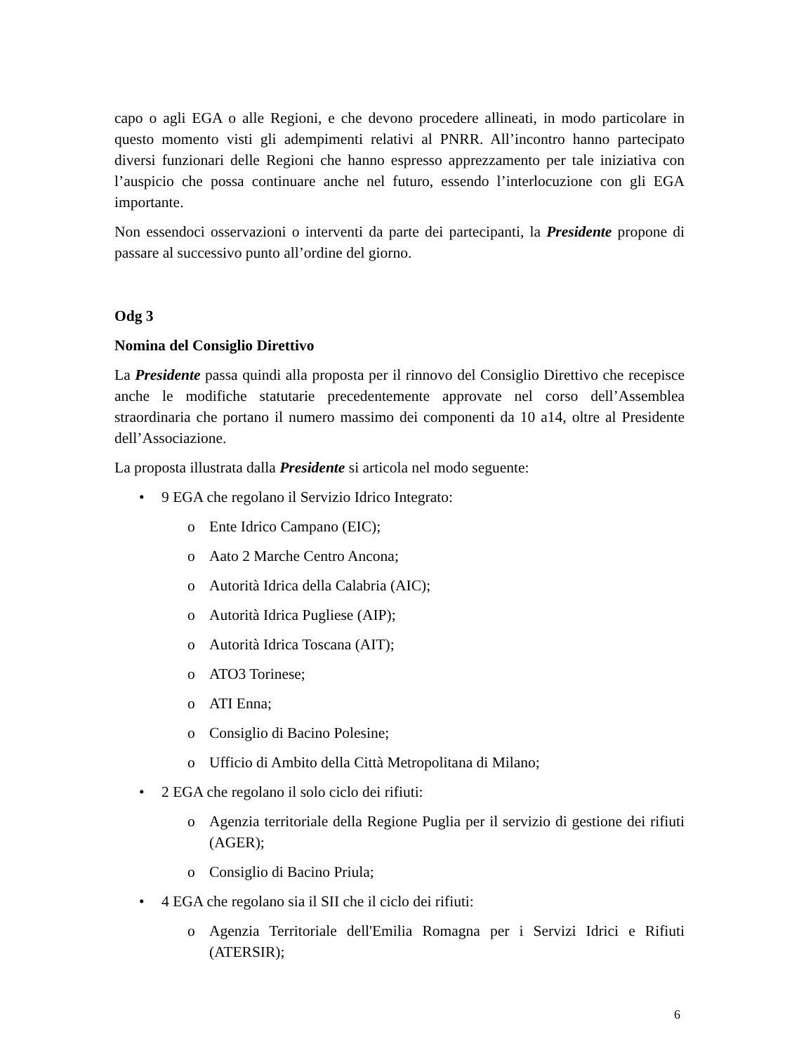capo o agli EGA o alle Regioni, e che devono procedere allineati, in modo particolare in questo momento visti gli adempimenti relativi al PNRR. All’incontro hanno partecipato diversi funzionari delle Regioni che hanno espresso apprezzamento per tale iniziativa con l’auspicio che possa continuare anche nel futuro, essendo l’interlocuzione con gli EGA importante.
Non essendoci osservazioni o interventi da parte dei partecipanti, la Presidente propone di passare al successivo punto all’ordine del giorno.
Odg 3
Nomina del Consiglio Direttivo
La Presidente passa quindi alla proposta per il rinnovo del Consiglio Direttivo che recepisce anche le modifiche statutarie precedentemente approvate nel corso dell’Assemblea straordinaria che portano il numero massimo dei componenti da 10 a14, oltre al Presidente dell’Associazione.
La proposta illustrata dalla Presidente si articola nel modo seguente:
• 9 EGA che regolano il Servizio Idrico Integrato:
o Ente Idrico Campano (EIC);
o Aato 2 Marche Centro Ancona;
o Autorità Idrica della Calabria (AIC);
o Autorità Idrica Pugliese (AIP);
o Autorità Idrica Toscana (AIT);
o ATO3 Torinese;
o ATI Enna;
o Consiglio di Bacino Polesine;
o Ufficio di Ambito della Città Metropolitana di Milano;
• 2 EGA che regolano il solo ciclo dei rifiuti:
o Agenzia territoriale della Regione Puglia per il servizio di gestione dei rifiuti (AGER);
o Consiglio di Bacino Priula;
• 4 EGA che regolano sia il SII che il ciclo dei rifiuti:
o Agenzia Territoriale dell'Emilia Romagna per i Servizi Idrici e Rifiuti (ATERSIR);
6